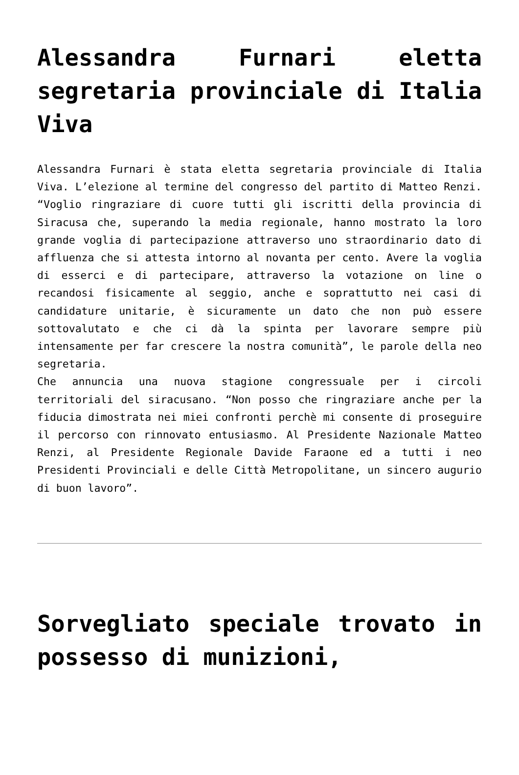Alessandra Furnari eletta segretaria provinciale di Italia Viva
Alessandra Furnari è stata eletta segretaria provinciale di Italia Viva. L’elezione al termine del congresso del partito di Matteo Renzi. “Voglio ringraziare di cuore tutti gli iscritti della provincia di Siracusa che, superando la media regionale, hanno mostrato la loro grande voglia di partecipazione attraverso uno straordinario dato di affluenza che si attesta intorno al novanta per cento. Avere la voglia di esserci e di partecipare, attraverso la votazione on line o recandosi fisicamente al seggio, anche e soprattutto nei casi di candidature unitarie, è sicuramente un dato che non può essere sottovalutato e che ci dà la spinta per lavorare sempre più intensamente per far crescere la nostra comunità”, le parole della neo segretaria.
Che annuncia una nuova stagione congressuale per i circoli territoriali del siracusano. “Non posso che ringraziare anche per la fiducia dimostrata nei miei confronti perchè mi consente di proseguire il percorso con rinnovato entusiasmo. Al Presidente Nazionale Matteo Renzi, al Presidente Regionale Davide Faraone ed a tutti i neo Presidenti Provinciali e delle Città Metropolitane, un sincero augurio di buon lavoro”.
Sorvegliato speciale trovato in possesso di munizioni,